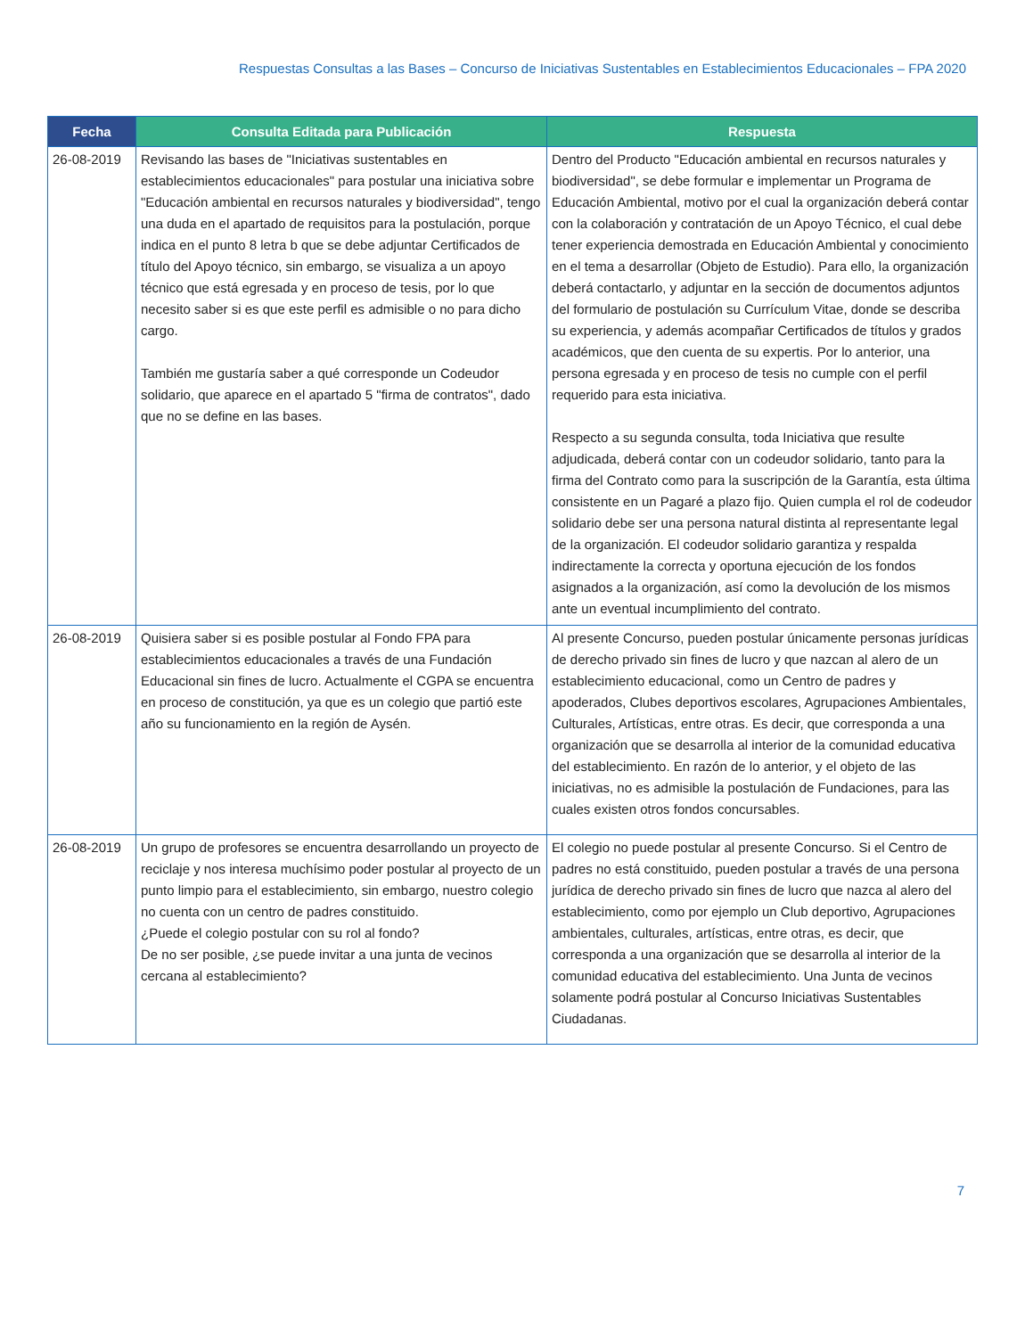Respuestas Consultas a las Bases – Concurso de Iniciativas Sustentables en Establecimientos Educacionales – FPA 2020
| Fecha | Consulta Editada para Publicación | Respuesta |
| --- | --- | --- |
| 26-08-2019 | Revisando las bases de "Iniciativas sustentables en establecimientos educacionales" para postular una iniciativa sobre "Educación ambiental en recursos naturales y biodiversidad", tengo una duda en el apartado de requisitos para la postulación, porque indica en el punto 8 letra b que se debe adjuntar Certificados de título del Apoyo técnico, sin embargo, se visualiza a un apoyo técnico que está egresada y en proceso de tesis, por lo que necesito saber si es que este perfil es admisible o no para dicho cargo. También me gustaría saber a qué corresponde un Codeudor solidario, que aparece en el apartado 5 "firma de contratos", dado que no se define en las bases. | Dentro del Producto "Educación ambiental en recursos naturales y biodiversidad", se debe formular e implementar un Programa de Educación Ambiental, motivo por el cual la organización deberá contar con la colaboración y contratación de un Apoyo Técnico, el cual debe tener experiencia demostrada en Educación Ambiental y conocimiento en el tema a desarrollar (Objeto de Estudio). Para ello, la organización deberá contactarlo, y adjuntar en la sección de documentos adjuntos del formulario de postulación su Currículum Vitae, donde se describa su experiencia, y además acompañar Certificados de títulos y grados académicos, que den cuenta de su expertis. Por lo anterior, una persona egresada y en proceso de tesis no cumple con el perfil requerido para esta iniciativa. Respecto a su segunda consulta, toda Iniciativa que resulte adjudicada, deberá contar con un codeudor solidario, tanto para la firma del Contrato como para la suscripción de la Garantía, esta última consistente en un Pagaré a plazo fijo. Quien cumpla el rol de codeudor solidario debe ser una persona natural distinta al representante legal de la organización. El codeudor solidario garantiza y respalda indirectamente la correcta y oportuna ejecución de los fondos asignados a la organización, así como la devolución de los mismos ante un eventual incumplimiento del contrato. |
| 26-08-2019 | Quisiera saber si es posible postular al Fondo FPA para establecimientos educacionales a través de una Fundación Educacional sin fines de lucro. Actualmente el CGPA se encuentra en proceso de constitución, ya que es un colegio que partió este año su funcionamiento en la región de Aysén. | Al presente Concurso, pueden postular únicamente personas jurídicas de derecho privado sin fines de lucro y que nazcan al alero de un establecimiento educacional, como un Centro de padres y apoderados, Clubes deportivos escolares, Agrupaciones Ambientales, Culturales, Artísticas, entre otras. Es decir, que corresponda a una organización que se desarrolla al interior de la comunidad educativa del establecimiento. En razón de lo anterior, y el objeto de las iniciativas, no es admisible la postulación de Fundaciones, para las cuales existen otros fondos concursables. |
| 26-08-2019 | Un grupo de profesores se encuentra desarrollando un proyecto de reciclaje y nos interesa muchísimo poder postular al proyecto de un punto limpio para el establecimiento, sin embargo, nuestro colegio no cuenta con un centro de padres constituido. ¿Puede el colegio postular con su rol al fondo? De no ser posible, ¿se puede invitar a una junta de vecinos cercana al establecimiento? | El colegio no puede postular al presente Concurso. Si el Centro de padres no está constituido, pueden postular a través de una persona jurídica de derecho privado sin fines de lucro que nazca al alero del establecimiento, como por ejemplo un Club deportivo, Agrupaciones ambientales, culturales, artísticas, entre otras, es decir, que corresponda a una organización que se desarrolla al interior de la comunidad educativa del establecimiento. Una Junta de vecinos solamente podrá postular al Concurso Iniciativas Sustentables Ciudadanas. |
7